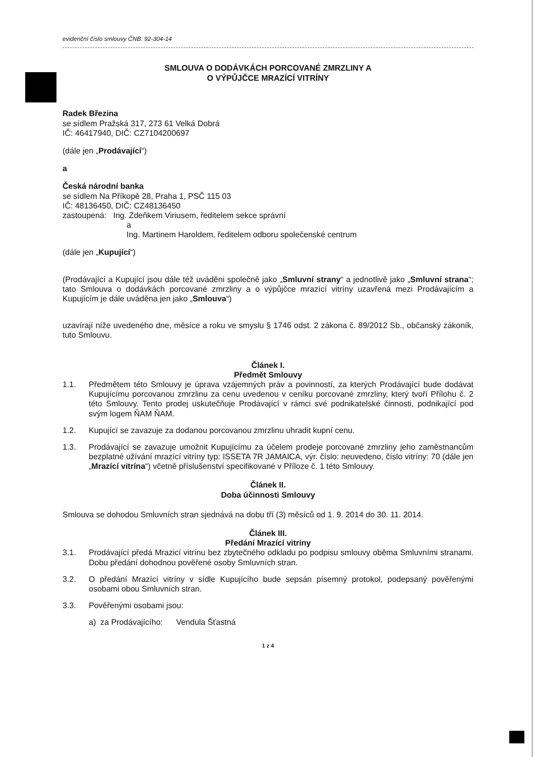evidenční číslo smlouvy ČNB: 92-304-14
SMLOUVA O DODÁVKÁCH PORCOVANÉ ZMRZLINY A
O VÝPŮJČCE MRAZÍCÍ VITRÍNY
Radek Březina
se sídlem Pražská 317, 273 61 Velká Dobrá
IČ: 46417940, DIČ: CZ7104200697
(dále jen „Prodávající“)
a
Česká národní banka
se sídlem Na Příkopě 28, Praha 1, PSČ 115 03
IČ: 48136450, DIČ: CZ48136450
zastoupená: Ing. Zdeňkem Viriusem, ředitelem sekce správní
a
Ing. Martinem Haroldem, ředitelem odboru společenské centrum
(dále jen „Kupující“)
(Prodávající a Kupující jsou dále též uváděni společně jako „Smluvní strany“ a jednotlivě jako „Smluvní strana“; tato Smlouva o dodávkách porcované zmrzliny a o výpůjčce mrazící vitríny uzavřená mezi Prodávajícím a Kupujícím je dále uváděna jen jako „Smlouva“)
uzavírají níže uvedeného dne, měsíce a roku ve smyslu § 1746 odst. 2 zákona č. 89/2012 Sb., občanský zákoník, tuto Smlouvu.
Článek I.
Předmět Smlouvy
1.1. Předmětem této Smlouvy je úprava vzájemných práv a povinností, za kterých Prodávající bude dodávat Kupujícímu porcovanou zmrzlinu za cenu uvedenou v ceníku porcované zmrzliny, který tvoří Přílohu č. 2 této Smlouvy. Tento prodej uskutečňuje Prodávající v rámci své podnikatelské činnosti, podnikající pod svým logem ŇAM ŇAM.
1.2. Kupující se zavazuje za dodanou porcovanou zmrzlinu uhradit kupní cenu.
1.3. Prodávající se zavazuje umožnit Kupujícímu za účelem prodeje porcované zmrzliny jeho zaměstnancům bezplatné užívání mrazící vitríny typ: ISSETA 7R JAMAICA, výr. číslo: neuvedeno, číslo vitríny: 70 (dále jen „Mrazící vitrína“) včetně příslušenství specifikované v Příloze č. 1 této Smlouvy.
Článek II.
Doba účinnosti Smlouvy
Smlouva se dohodou Smluvních stran sjednává na dobu tří (3) měsíců od 1. 9. 2014 do 30. 11. 2014.
Článek III.
Předání Mrazící vitríny
3.1. Prodávající předá Mrazicí vitrínu bez zbytečného odkladu po podpisu smlouvy oběma Smluvními stranami. Dobu předání dohodnou pověřené osoby Smluvních stran.
3.2. O předání Mrazící vitríny v sídle Kupujícího bude sepsán písemný protokol, podepsaný pověřenými osobami obou Smluvních stran.
3.3. Pověřenými osobami jsou:
a) za Prodávajícího: Vendula Šťastná
1 z 4